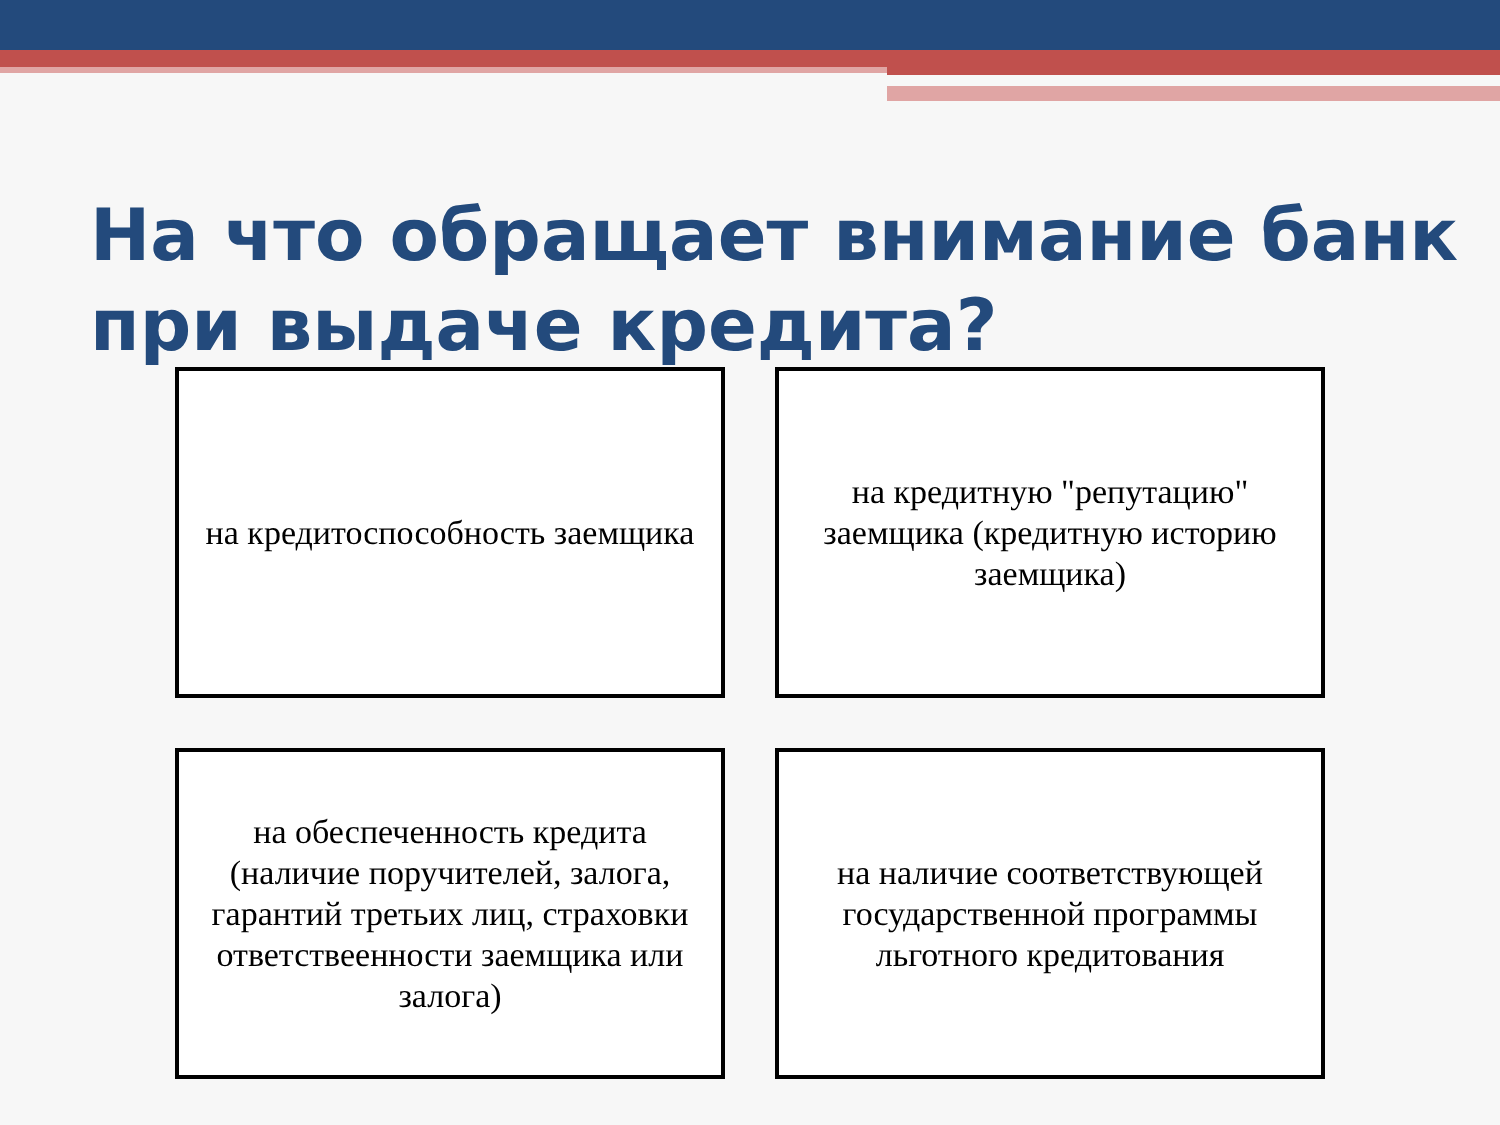На что обращает внимание банк
при выдаче кредита?
на кредитоспособность заемщика
на кредитную "репутацию" заемщика (кредитную историю заемщика)
на обеспеченность кредита (наличие поручителей, залога, гарантий третьих лиц, страховки ответствеенности заемщика или залога)
на наличие соответствующей государственной программы льготного кредитования